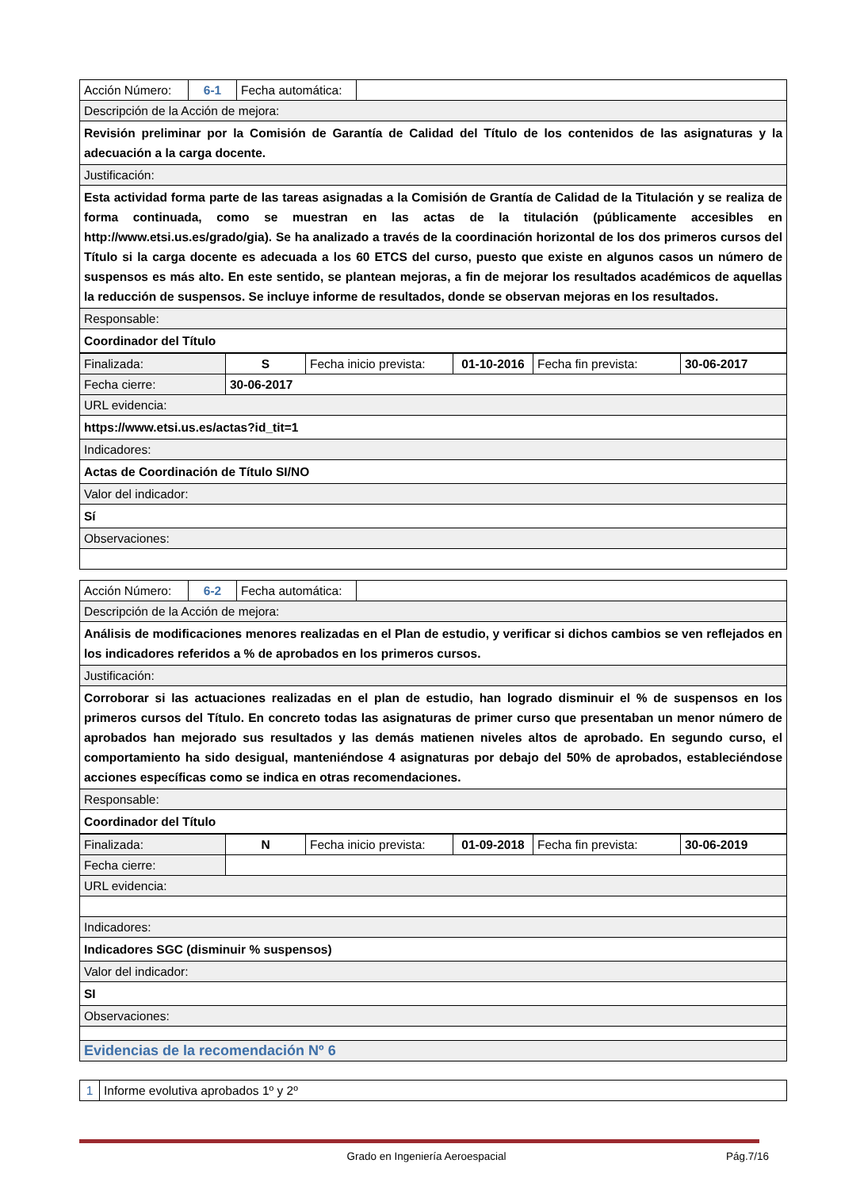| Acción Número: | 6-1 | Fecha automática: | |
| Descripción de la Acción de mejora: | | | |
| Revisión preliminar por la Comisión de Garantía de Calidad del Título de los contenidos de las asignaturas y la adecuación a la carga docente. | | | |
| Justificación: | | | |
| Esta actividad forma parte de las tareas asignadas a la Comisión de Grantía de Calidad de la Titulación y se realiza de forma continuada, como se muestran en las actas de la titulación (públicamente accesibles en http://www.etsi.us.es/grado/gia). Se ha analizado a través de la coordinación horizontal de los dos primeros cursos del Título si la carga docente es adecuada a los 60 ETCS del curso, puesto que existe en algunos casos un número de suspensos es más alto. En este sentido, se plantean mejoras, a fin de mejorar los resultados académicos de aquellas la reducción de suspensos. Se incluye informe de resultados, donde se observan mejoras en los resultados. | | | |
| Responsable: | | | |
| Coordinador del Título | | | |
| Finalizada: | S | Fecha inicio prevista: | 01-10-2016 | Fecha fin prevista: | 30-06-2017 |
| Fecha cierre: | 30-06-2017 | | | | |
| URL evidencia: | | | | | |
| https://www.etsi.us.es/actas?id_tit=1 | | | | | |
| Indicadores: | | | | | |
| Actas de Coordinación de Título SI/NO | | | | | |
| Valor del indicador: | | | | | |
| Sí | | | | | |
| Observaciones: | | | | | |
| Acción Número: | 6-2 | Fecha automática: | |
| Descripción de la Acción de mejora: | | | |
| Análisis de modificaciones menores realizadas en el Plan de estudio, y verificar si dichos cambios se ven reflejados en los indicadores referidos a % de aprobados en los primeros cursos. | | | |
| Justificación: | | | |
| Corroborar si las actuaciones realizadas en el plan de estudio, han logrado disminuir el % de suspensos en los primeros cursos del Título. En concreto todas las asignaturas de primer curso que presentaban un menor número de aprobados han mejorado sus resultados y las demás matienen niveles altos de aprobado. En segundo curso, el comportamiento ha sido desigual, manteniéndose 4 asignaturas por debajo del 50% de aprobados, estableciéndose acciones específicas como se indica en otras recomendaciones. | | | |
| Responsable: | | | |
| Coordinador del Título | | | |
| Finalizada: | N | Fecha inicio prevista: | 01-09-2018 | Fecha fin prevista: | 30-06-2019 |
| Fecha cierre: | | | | | |
| URL evidencia: | | | | | |
| Indicadores: | | | | | |
| Indicadores SGC (disminuir % suspensos) | | | | | |
| Valor del indicador: | | | | | |
| SI | | | | | |
| Observaciones: | | | | | |
| Evidencias de la recomendación Nº 6 |
| 1 | Informe evolutiva aprobados 1º y 2º |
Grado en Ingeniería Aeroespacial Pág.7/16